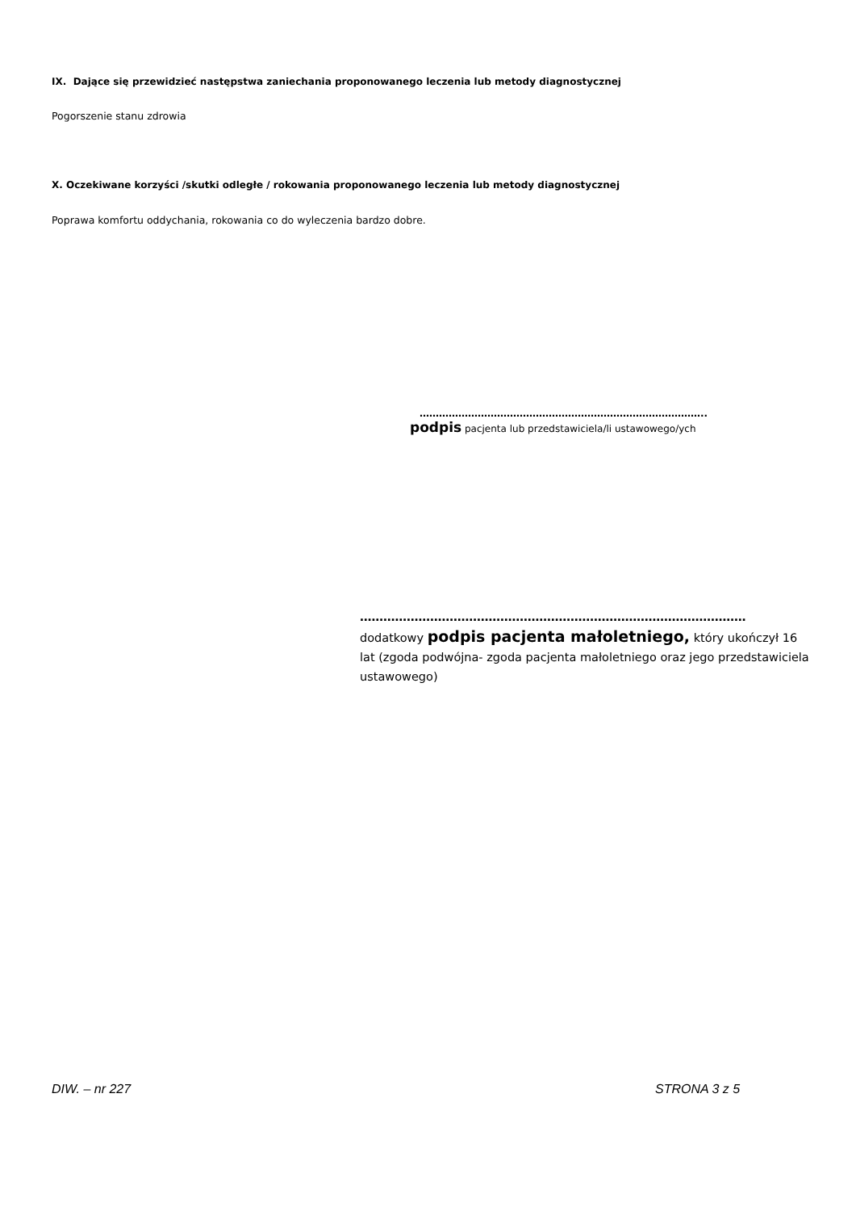IX. Dające się przewidzieć następstwa zaniechania proponowanego leczenia lub metody diagnostycznej
Pogorszenie stanu zdrowia
X. Oczekiwane korzyści /skutki odległe / rokowania proponowanego leczenia lub metody diagnostycznej
Poprawa komfortu oddychania, rokowania co do wyleczenia bardzo dobre.
……………………………………………………………………………..
podpis pacjenta lub przedstawiciela/li ustawowego/ych
………………………………………………………………………………………
dodatkowy podpis pacjenta małoletniego, który ukończył 16 lat (zgoda podwójna- zgoda pacjenta małoletniego oraz jego przedstawiciela ustawowego)
DIW. – nr 227 STRONA 3 z 5